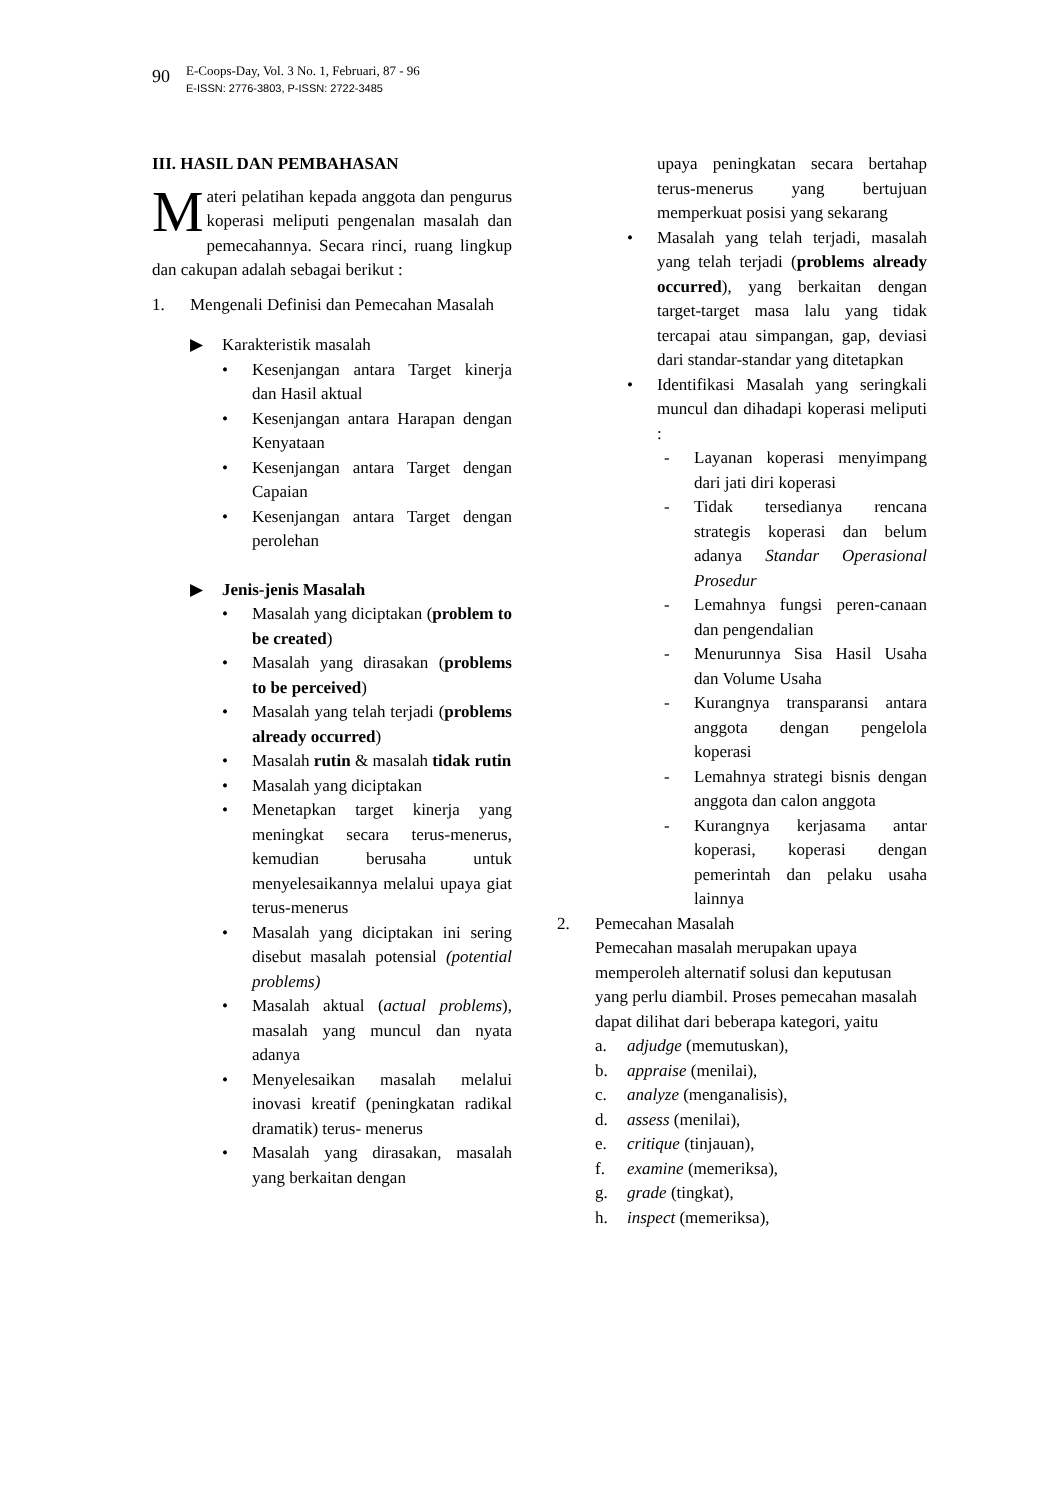90
E-Coops-Day, Vol. 3 No. 1, Februari, 87 - 96
E-ISSN: 2776-3803, P-ISSN: 2722-3485
III. HASIL DAN PEMBAHASAN
Materi pelatihan kepada anggota dan pengurus koperasi meliputi pengenalan masalah dan pemecahannya. Secara rinci, ruang lingkup dan cakupan adalah sebagai berikut :
1. Mengenali Definisi dan Pemecahan Masalah
▶ Karakteristik masalah
• Kesenjangan antara Target kinerja dan Hasil aktual
• Kesenjangan antara Harapan dengan Kenyataan
• Kesenjangan antara Target dengan Capaian
• Kesenjangan antara Target dengan perolehan
▶ Jenis-jenis Masalah
• Masalah yang diciptakan (problem to be created)
• Masalah yang dirasakan (problems to be perceived)
• Masalah yang telah terjadi (problems already occurred)
• Masalah rutin & masalah tidak rutin
• Masalah yang diciptakan
• Menetapkan target kinerja yang meningkat secara terus-menerus, kemudian berusaha untuk menyelesaikannya melalui upaya giat terus-menerus
• Masalah yang diciptakan ini sering disebut masalah potensial (potential problems)
• Masalah aktual (actual problems), masalah yang muncul dan nyata adanya
• Menyelesaikan masalah melalui inovasi kreatif (peningkatan radikal dramatik) terus- menerus
• Masalah yang dirasakan, masalah yang berkaitan dengan
upaya peningkatan secara bertahap terus-menerus yang bertujuan memperkuat posisi yang sekarang
• Masalah yang telah terjadi, masalah yang telah terjadi (problems already occurred), yang berkaitan dengan target-target masa lalu yang tidak tercapai atau simpangan, gap, deviasi dari standar-standar yang ditetapkan
• Identifikasi Masalah yang seringkali muncul dan dihadapi koperasi meliputi :
- Layanan koperasi menyimpang dari jati diri koperasi
- Tidak tersedianya rencana strategis koperasi dan belum adanya Standar Operasional Prosedur
- Lemahnya fungsi peren-canaan dan pengendalian
- Menurunnya Sisa Hasil Usaha dan Volume Usaha
- Kurangnya transparansi antara anggota dengan pengelola koperasi
- Lemahnya strategi bisnis dengan anggota dan calon anggota
- Kurangnya kerjasama antar koperasi, koperasi dengan pemerintah dan pelaku usaha lainnya
2. Pemecahan Masalah
Pemecahan masalah merupakan upaya memperoleh alternatif solusi dan keputusan yang perlu diambil. Proses pemecahan masalah dapat dilihat dari beberapa kategori, yaitu
a. adjudge (memutuskan),
b. appraise (menilai),
c. analyze (menganalisis),
d. assess (menilai),
e. critique (tinjauan),
f. examine (memeriksa),
g. grade (tingkat),
h. inspect (memeriksa),